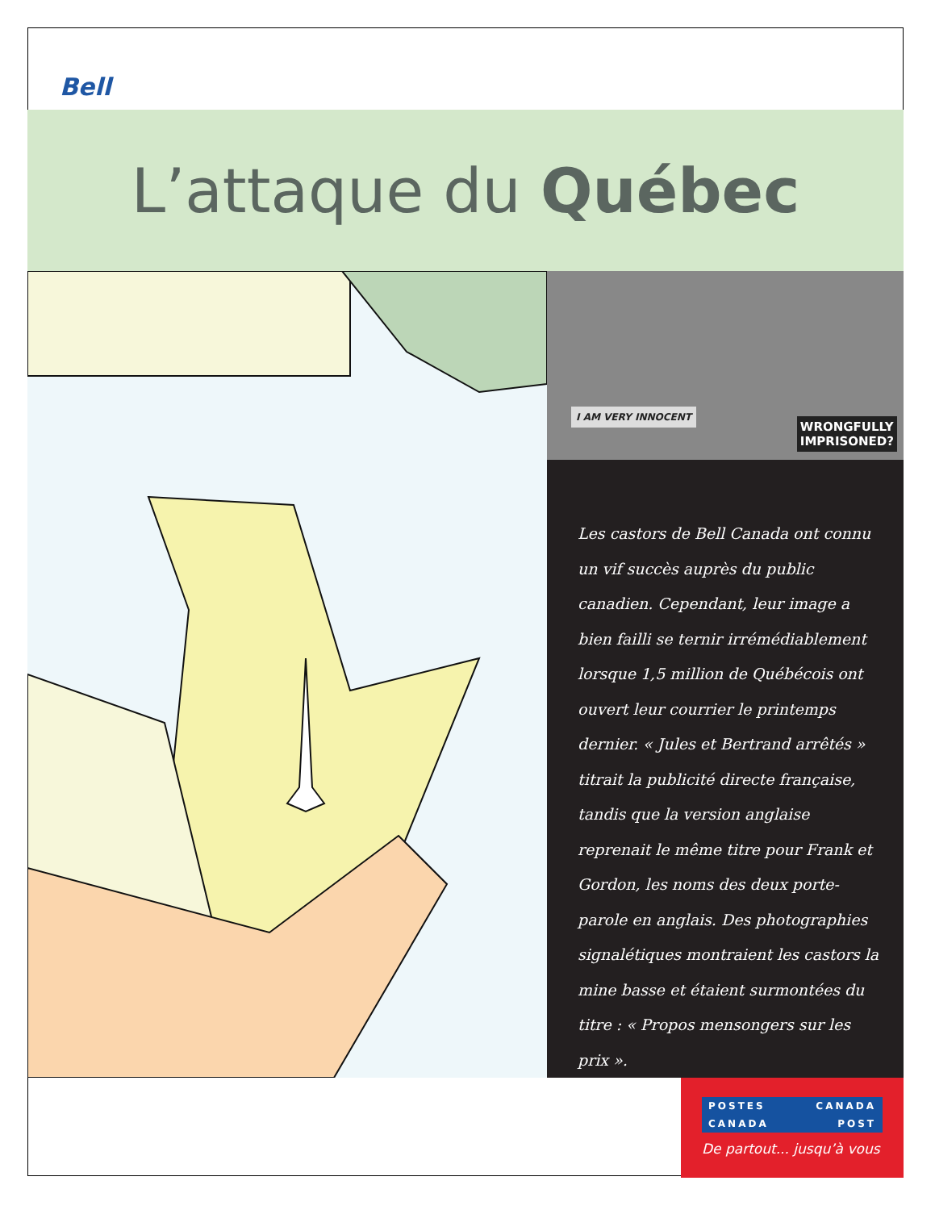Bell
L’attaque du Québec
I AM VERY INNOCENT
WRONGFULLY
IMPRISONED?
Les castors de Bell Canada ont connu un vif succès auprès du public canadien. Cependant, leur image a bien failli se ternir irrémédiablement lorsque 1,5 million de Québécois ont ouvert leur courrier le printemps dernier. « Jules et Bertrand arrêtés » titrait la publicité directe française, tandis que la version anglaise reprenait le même titre pour Frank et Gordon, les noms des deux porte-parole en anglais. Des photographies signalétiques montraient les castors la mine basse et étaient surmontées du titre : « Propos mensongers sur les prix ».
POSTES CANADA
CANADA POST
De partout... jusqu’à vous